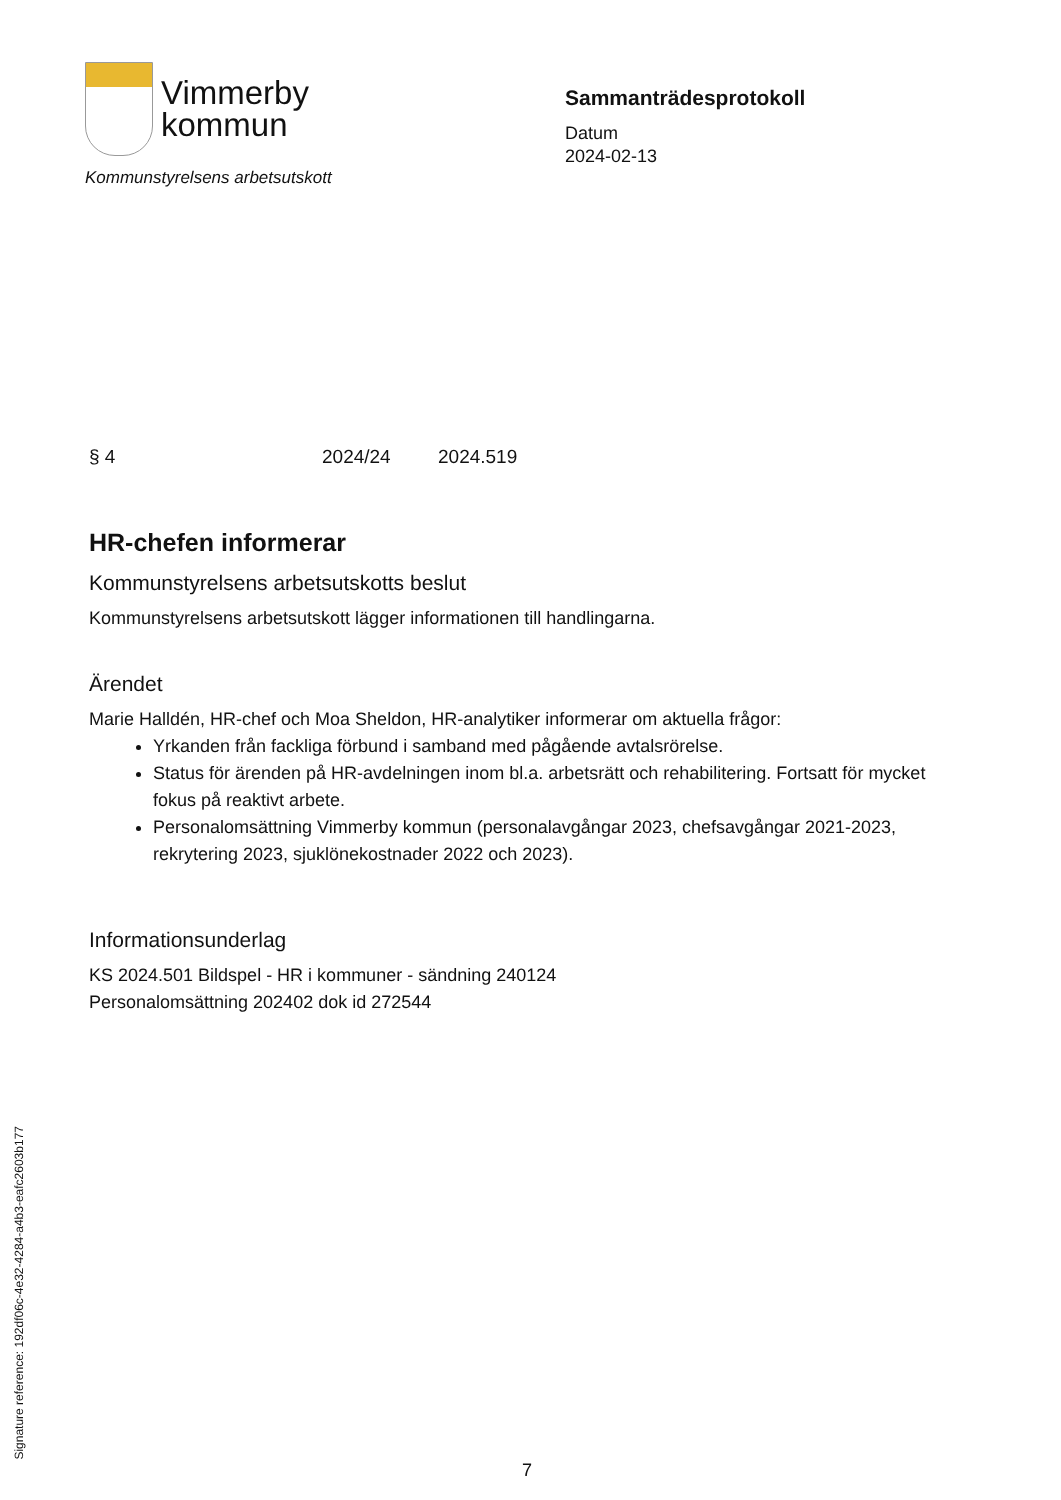Vimmerby
kommun
Kommunstyrelsens arbetsutskott
Sammanträdesprotokoll
Datum
2024-02-13
§ 4 2024/24 2024.519
HR-chefen informerar
Kommunstyrelsens arbetsutskotts beslut
Kommunstyrelsens arbetsutskott lägger informationen till handlingarna.
Ärendet
Marie Halldén, HR-chef och Moa Sheldon, HR-analytiker informerar om aktuella frågor:
Yrkanden från fackliga förbund i samband med pågående avtalsrörelse.
Status för ärenden på HR-avdelningen inom bl.a. arbetsrätt och rehabilitering. Fortsatt för mycket fokus på reaktivt arbete.
Personalomsättning Vimmerby kommun (personalavgångar 2023, chefsavgångar 2021-2023, rekrytering 2023, sjuklönekostnader 2022 och 2023).
Informationsunderlag
KS 2024.501 Bildspel - HR i kommuner - sändning 240124
Personalomsättning 202402 dok id 272544
Signature reference: 192df06c-4e32-4284-a4b3-eafc2603b177
7